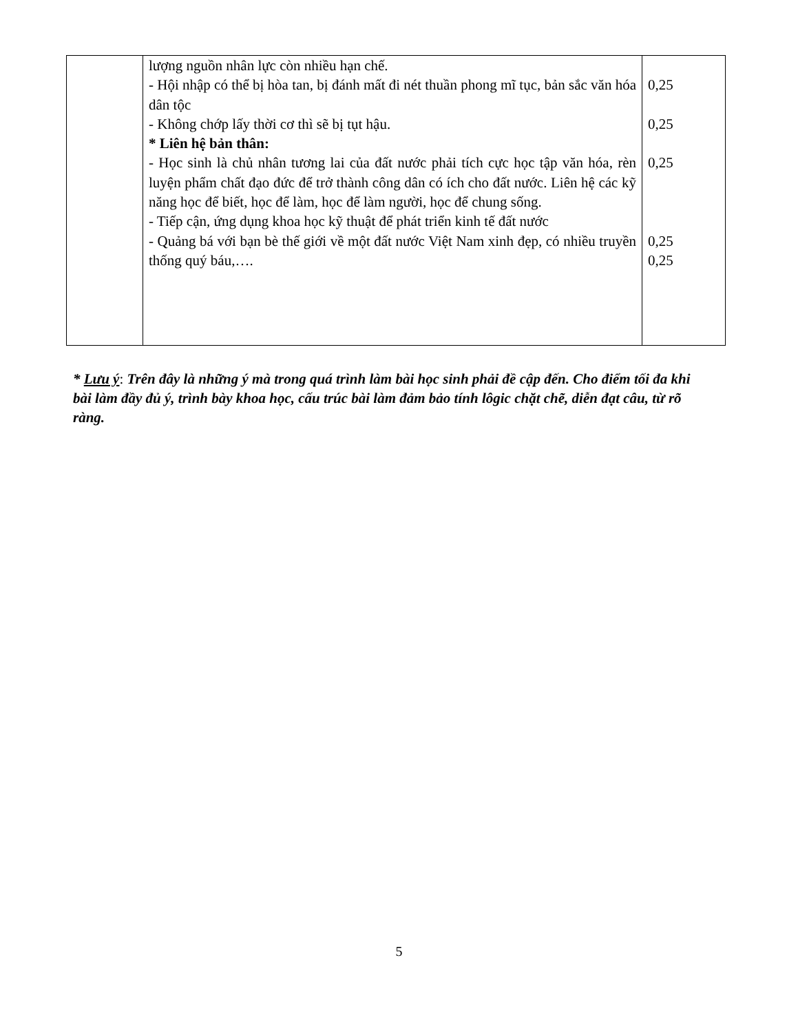| | lượng nguồn nhân lực còn nhiều hạn chế. - Hội nhập có thể bị hòa tan, bị đánh mất đi nét thuần phong mĩ tục, bản sắc văn hóa dân tộc - Không chớp lấy thời cơ thì sẽ bị tụt hậu. * Liên hệ bản thân: - Học sinh là chủ nhân tương lai của đất nước phải tích cực học tập văn hóa, rèn luyện phẩm chất đạo đức để trở thành công dân có ích cho đất nước. Liên hệ các kỹ năng học để biết, học để làm, học để làm người, học để chung sống. - Tiếp cận, ứng dụng khoa học kỹ thuật để phát triển kinh tế đất nước - Quảng bá với bạn bè thế giới về một đất nước Việt Nam xinh đẹp, có nhiều truyền thống quý báu,…. | 0,25 0,25 0,25 0,25 0,25 |
* Lưu ý: Trên đây là những ý mà trong quá trình làm bài học sinh phải đề cập đến. Cho điểm tối đa khi bài làm đầy đủ ý, trình bày khoa học, cấu trúc bài làm đảm bảo tính lôgic chặt chẽ, diễn đạt câu, từ rõ ràng.
5